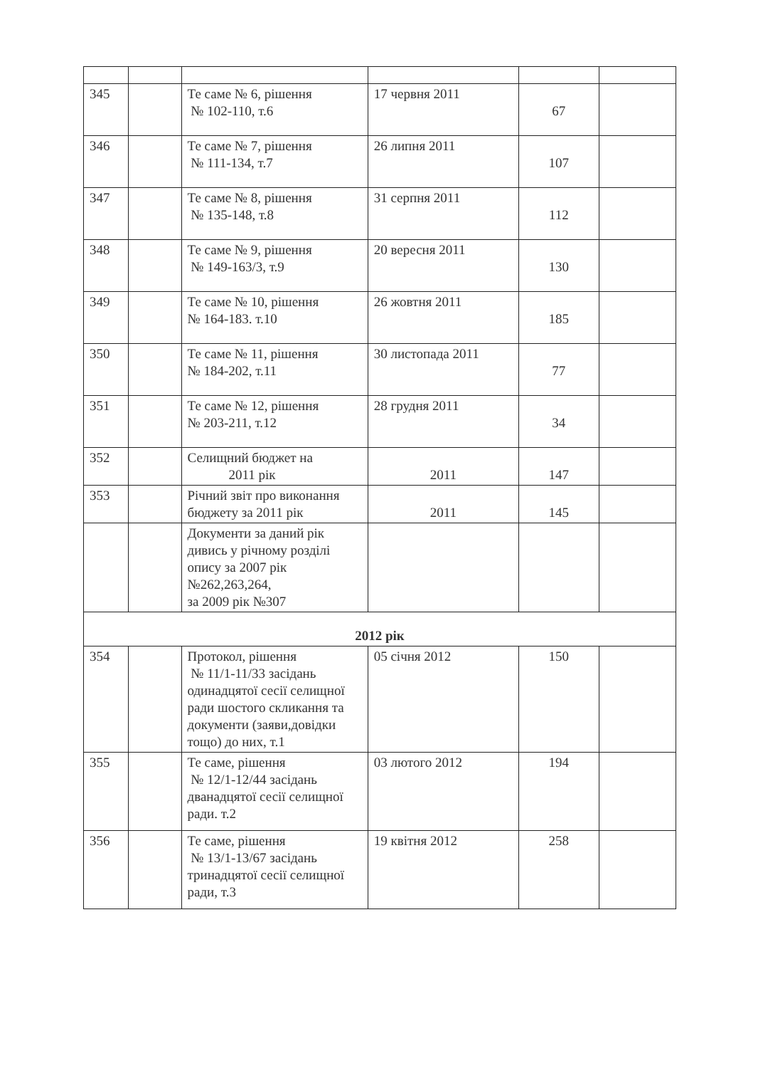| 345 | | Те саме № 6, рішення № 102-110, т.6 | 17 червня 2011 | 67 | |
| 346 | | Те саме № 7, рішення № 111-134, т.7 | 26 липня 2011 | 107 | |
| 347 | | Те саме № 8, рішення № 135-148, т.8 | 31 серпня 2011 | 112 | |
| 348 | | Те саме № 9, рішення № 149-163/3, т.9 | 20 вересня 2011 | 130 | |
| 349 | | Те саме № 10, рішення № 164-183. т.10 | 26 жовтня 2011 | 185 | |
| 350 | | Те саме № 11, рішення № 184-202, т.11 | 30 листопада 2011 | 77 | |
| 351 | | Те саме № 12, рішення № 203-211, т.12 | 28 грудня 2011 | 34 | |
| 352 | | Селищний бюджет на 2011 рік | 2011 | 147 | |
| 353 | | Річний звіт про виконання бюджету за 2011 рік | 2011 | 145 | |
| | | Документи за даний рік дивись у річному розділі опису за 2007 рік №262,263,264, за 2009 рік №307 | | | |
| 2012 рік | | | | | |
| 354 | | Протокол, рішення № 11/1-11/33 засідань одинадцятої сесії селищної ради шостого скликання та документи (заяви,довідки тощо) до них, т.1 | 05 січня 2012 | 150 | |
| 355 | | Те саме, рішення № 12/1-12/44 засідань дванадцятої сесії селищної ради. т.2 | 03 лютого 2012 | 194 | |
| 356 | | Те саме, рішення № 13/1-13/67 засідань тринадцятої сесії селищної ради, т.3 | 19 квітня 2012 | 258 | |